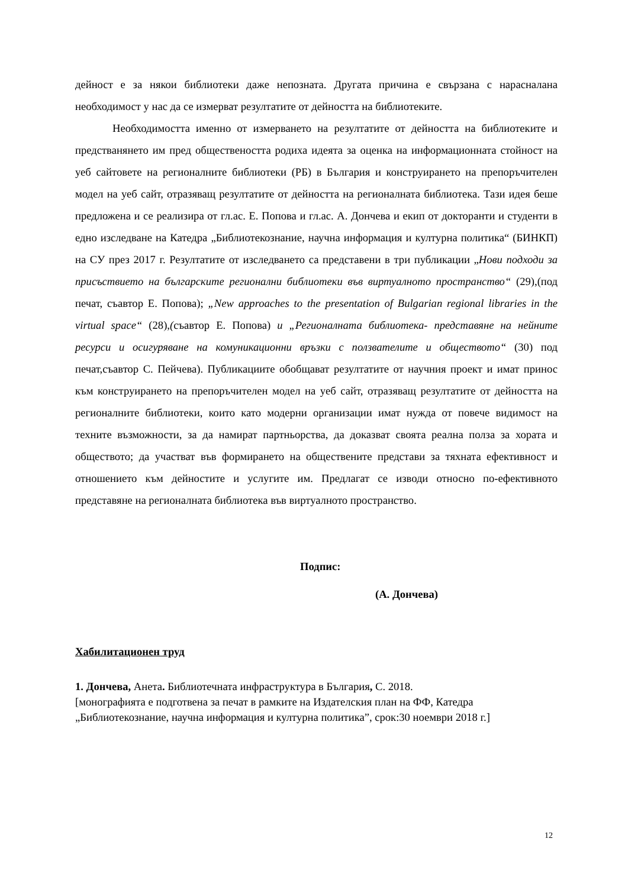дейност е за някои библиотеки даже непозната. Другата причина е свързана с нарасналана необходимост у нас да се измерват резултатите от дейността на библиотеките.
Необходимостта именно от измерването на резултатите от дейността на библиотеките и предстванянето им пред обществеността родиха идеята за оценка на информационната стойност на уеб сайтовете на регионалните библиотеки (РБ) в България и конструирането на препоръчителен модел на уеб сайт, отразяващ резултатите от дейността на регионалната библиотека. Тази идея беше предложена и се реализира от гл.ас. Е. Попова и гл.ас. А. Дончева и екип от докторанти и студенти в едно изследване на Катедра „Библиотекознание, научна информация и културна политика“ (БИНКП) на СУ през 2017 г. Резултатите от изследването са представени в три публикации „Нови подходи за присъствието на българските регионални библиотеки във виртуалното пространство“ (29),(под печат, съавтор Е. Попова); „New approaches to the presentation of Bulgarian regional libraries in the virtual space“ (28),(съавтор Е. Попова) и „Регионалната библиотека- представяне на нейните ресурси и осигуряване на комуникационни връзки с ползвателите и обществото“ (30) под печат,съавтор С. Пейчева). Публикациите обобщават резултатите от научния проект и имат принос към конструирането на препоръчителен модел на уеб сайт, отразяващ резултатите от дейността на регионалните библиотеки, които като модерни организации имат нужда от повече видимост на техните възможности, за да намират партньорства, да доказват своята реална полза за хората и обществото; да участват във формирането на обществените представи за тяхната ефективност и отношението към дейностите и услугите им. Предлагат се изводи относно по-ефективното представяне на регионалната библиотека във виртуалното пространство.
Подпис:
(А. Дончева)
Хабилитационен труд
1. Дончева, Анета. Библиотечната инфраструктура в България, С. 2018.
[монографията е подготвена за печат в рамките на Издателския план на ФФ, Катедра „Библиотекознание, научна информация и културна политика”, срок:30 ноември 2018 г.]
12